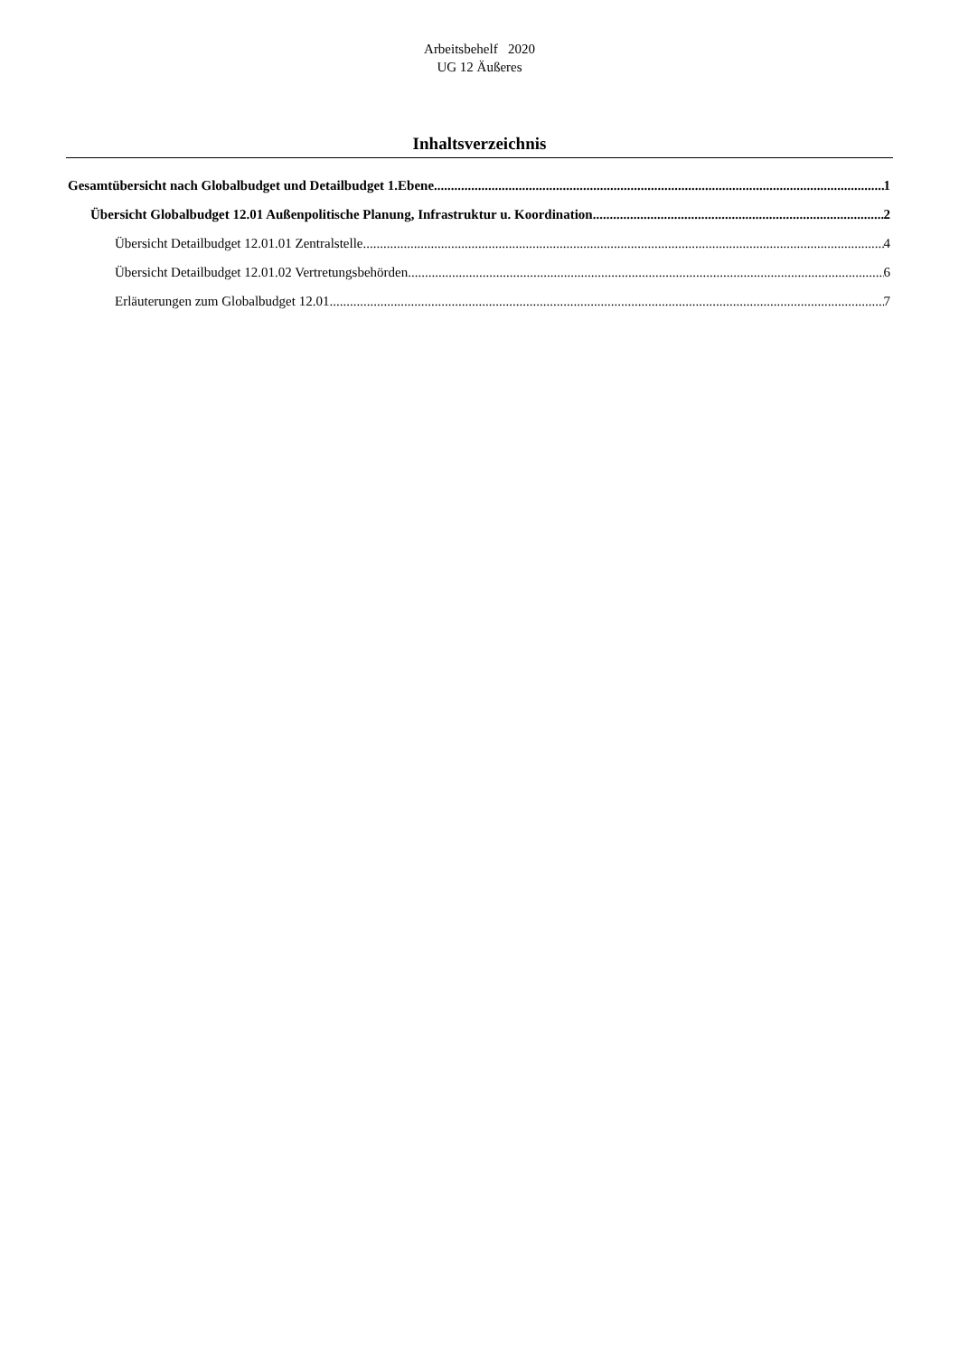Arbeitsbehelf 2020
UG 12 Äußeres
Inhaltsverzeichnis
Gesamtübersicht nach Globalbudget und Detailbudget 1.Ebene 1
Übersicht Globalbudget 12.01 Außenpolitische Planung, Infrastruktur u. Koordination 2
Übersicht Detailbudget 12.01.01 Zentralstelle 4
Übersicht Detailbudget 12.01.02 Vertretungsbehörden 6
Erläuterungen zum Globalbudget 12.01 7